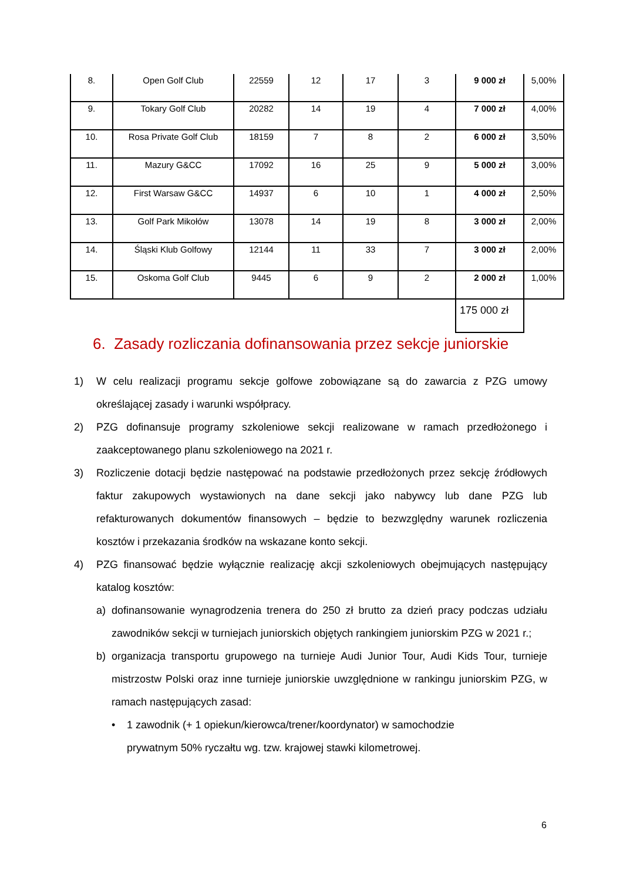| 8. | Open Golf Club | 22559 | 12 | 17 | 3 | 9 000 zł | 5,00% |
| 9. | Tokary Golf Club | 20282 | 14 | 19 | 4 | 7 000 zł | 4,00% |
| 10. | Rosa Private Golf Club | 18159 | 7 | 8 | 2 | 6 000 zł | 3,50% |
| 11. | Mazury G&CC | 17092 | 16 | 25 | 9 | 5 000 zł | 3,00% |
| 12. | First Warsaw G&CC | 14937 | 6 | 10 | 1 | 4 000 zł | 2,50% |
| 13. | Golf Park Mikołów | 13078 | 14 | 19 | 8 | 3 000 zł | 2,00% |
| 14. | Śląski Klub Golfowy | 12144 | 11 | 33 | 7 | 3 000 zł | 2,00% |
| 15. | Oskoma Golf Club | 9445 | 6 | 9 | 2 | 2 000 zł | 1,00% |
| | | | | | | 175 000 zł | |
6. Zasady rozliczania dofinansowania przez sekcje juniorskie
1) W celu realizacji programu sekcje golfowe zobowiązane są do zawarcia z PZG umowy określającej zasady i warunki współpracy.
2) PZG dofinansuje programy szkoleniowe sekcji realizowane w ramach przedłożonego i zaakceptowanego planu szkoleniowego na 2021 r.
3) Rozliczenie dotacji będzie następować na podstawie przedłożonych przez sekcję źródłowych faktur zakupowych wystawionych na dane sekcji jako nabywcy lub dane PZG lub refakturowanych dokumentów finansowych – będzie to bezwzględny warunek rozliczenia kosztów i przekazania środków na wskazane konto sekcji.
4) PZG finansować będzie wyłącznie realizację akcji szkoleniowych obejmujących następujący katalog kosztów:
a) dofinansowanie wynagrodzenia trenera do 250 zł brutto za dzień pracy podczas udziału zawodników sekcji w turniejach juniorskich objętych rankingiem juniorskim PZG w 2021 r.;
b) organizacja transportu grupowego na turnieje Audi Junior Tour, Audi Kids Tour, turnieje mistrzostw Polski oraz inne turnieje juniorskie uwzględnione w rankingu juniorskim PZG, w ramach następujących zasad:
• 1 zawodnik (+ 1 opiekun/kierowca/trener/koordynator) w samochodzie prywatnym 50% ryczałtu wg. tzw. krajowej stawki kilometrowej.
6